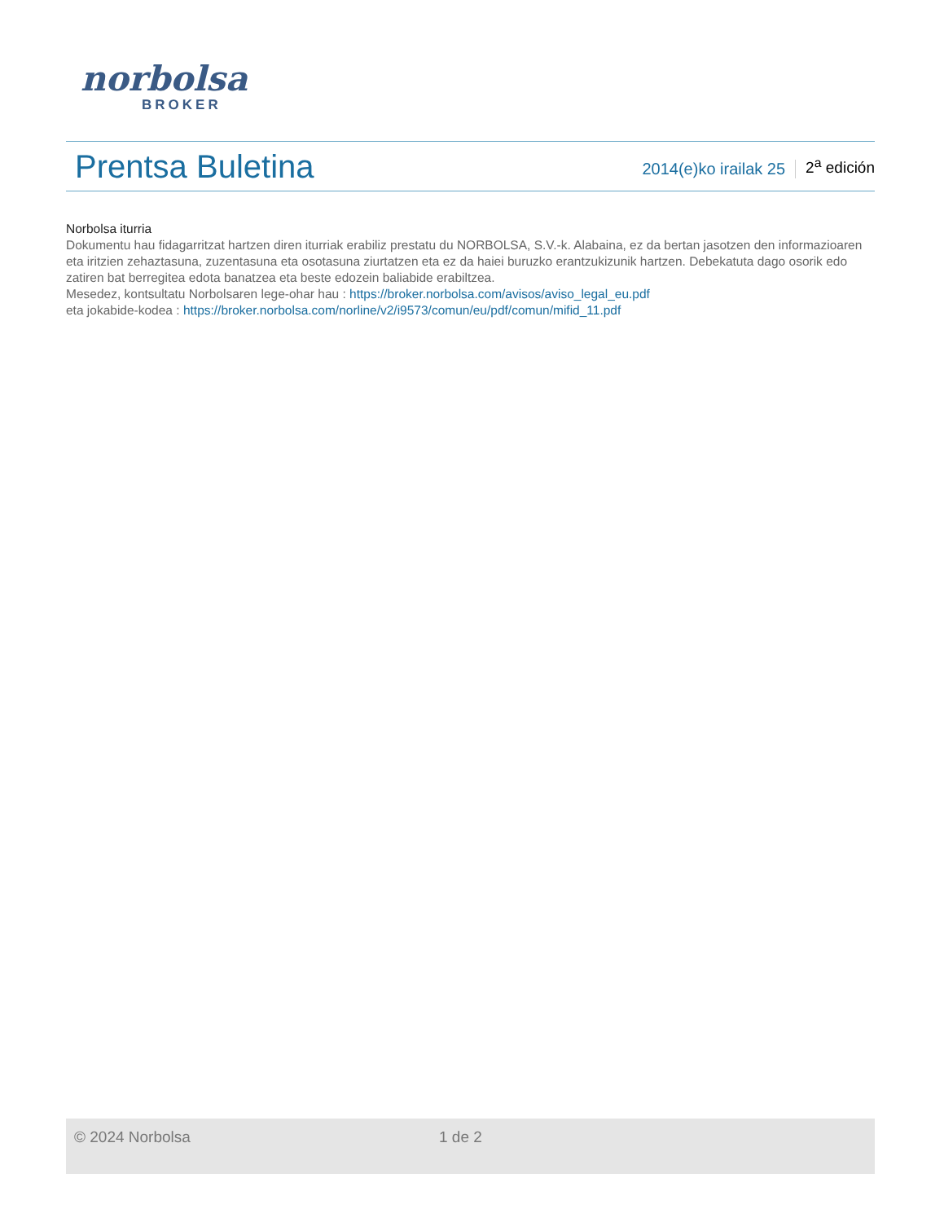norbolsa
BROKER
Prentsa Buletina
2014(e)ko irailak 25
2<sup>a</sup> edición
Norbolsa iturria
Dokumentu hau fidagarritzat hartzen diren iturriak erabiliz prestatu du NORBOLSA, S.V.-k. Alabaina, ez da bertan jasotzen den informazioaren eta iritzien zehaztasuna, zuzentasuna eta osotasuna ziurtatzen eta ez da haiei buruzko erantzukizunik hartzen. Debekatuta dago osorik edo zatiren bat berregitea edota banatzea eta beste edozein baliabide erabiltzea.
Mesedez, kontsultatu Norbolsaren lege-ohar hau : https://broker.norbolsa.com/avisos/aviso_legal_eu.pdf
eta jokabide-kodea : https://broker.norbolsa.com/norline/v2/i9573/comun/eu/pdf/comun/mifid_11.pdf
© 2024 Norbolsa 1 de 2